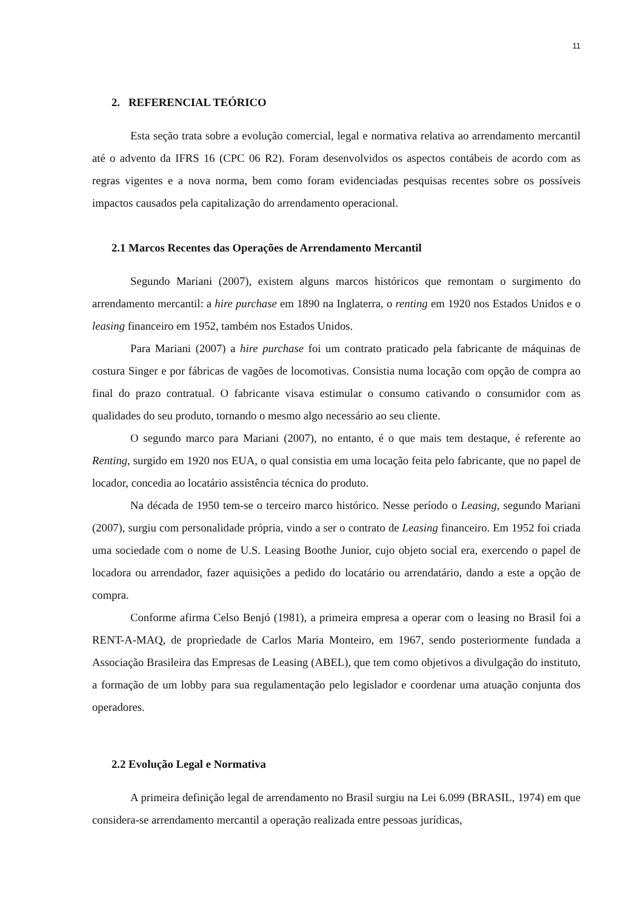11
2. REFERENCIAL TEÓRICO
Esta seção trata sobre a evolução comercial, legal e normativa relativa ao arrendamento mercantil até o advento da IFRS 16 (CPC 06 R2). Foram desenvolvidos os aspectos contábeis de acordo com as regras vigentes e a nova norma, bem como foram evidenciadas pesquisas recentes sobre os possíveis impactos causados pela capitalização do arrendamento operacional.
2.1 Marcos Recentes das Operações de Arrendamento Mercantil
Segundo Mariani (2007), existem alguns marcos históricos que remontam o surgimento do arrendamento mercantil: a hire purchase em 1890 na Inglaterra, o renting em 1920 nos Estados Unidos e o leasing financeiro em 1952, também nos Estados Unidos.
Para Mariani (2007) a hire purchase foi um contrato praticado pela fabricante de máquinas de costura Singer e por fábricas de vagões de locomotivas. Consistia numa locação com opção de compra ao final do prazo contratual. O fabricante visava estimular o consumo cativando o consumidor com as qualidades do seu produto, tornando o mesmo algo necessário ao seu cliente.
O segundo marco para Mariani (2007), no entanto, é o que mais tem destaque, é referente ao Renting, surgido em 1920 nos EUA, o qual consistia em uma locação feita pelo fabricante, que no papel de locador, concedia ao locatário assistência técnica do produto.
Na década de 1950 tem-se o terceiro marco histórico. Nesse período o Leasing, segundo Mariani (2007), surgiu com personalidade própria, vindo a ser o contrato de Leasing financeiro. Em 1952 foi criada uma sociedade com o nome de U.S. Leasing Boothe Junior, cujo objeto social era, exercendo o papel de locadora ou arrendador, fazer aquisições a pedido do locatário ou arrendatário, dando a este a opção de compra.
Conforme afirma Celso Benjó (1981), a primeira empresa a operar com o leasing no Brasil foi a RENT-A-MAQ, de propriedade de Carlos Maria Monteiro, em 1967, sendo posteriormente fundada a Associação Brasileira das Empresas de Leasing (ABEL), que tem como objetivos a divulgação do instituto, a formação de um lobby para sua regulamentação pelo legislador e coordenar uma atuação conjunta dos operadores.
2.2 Evolução Legal e Normativa
A primeira definição legal de arrendamento no Brasil surgiu na Lei 6.099 (BRASIL, 1974) em que considera-se arrendamento mercantil a operação realizada entre pessoas jurídicas,